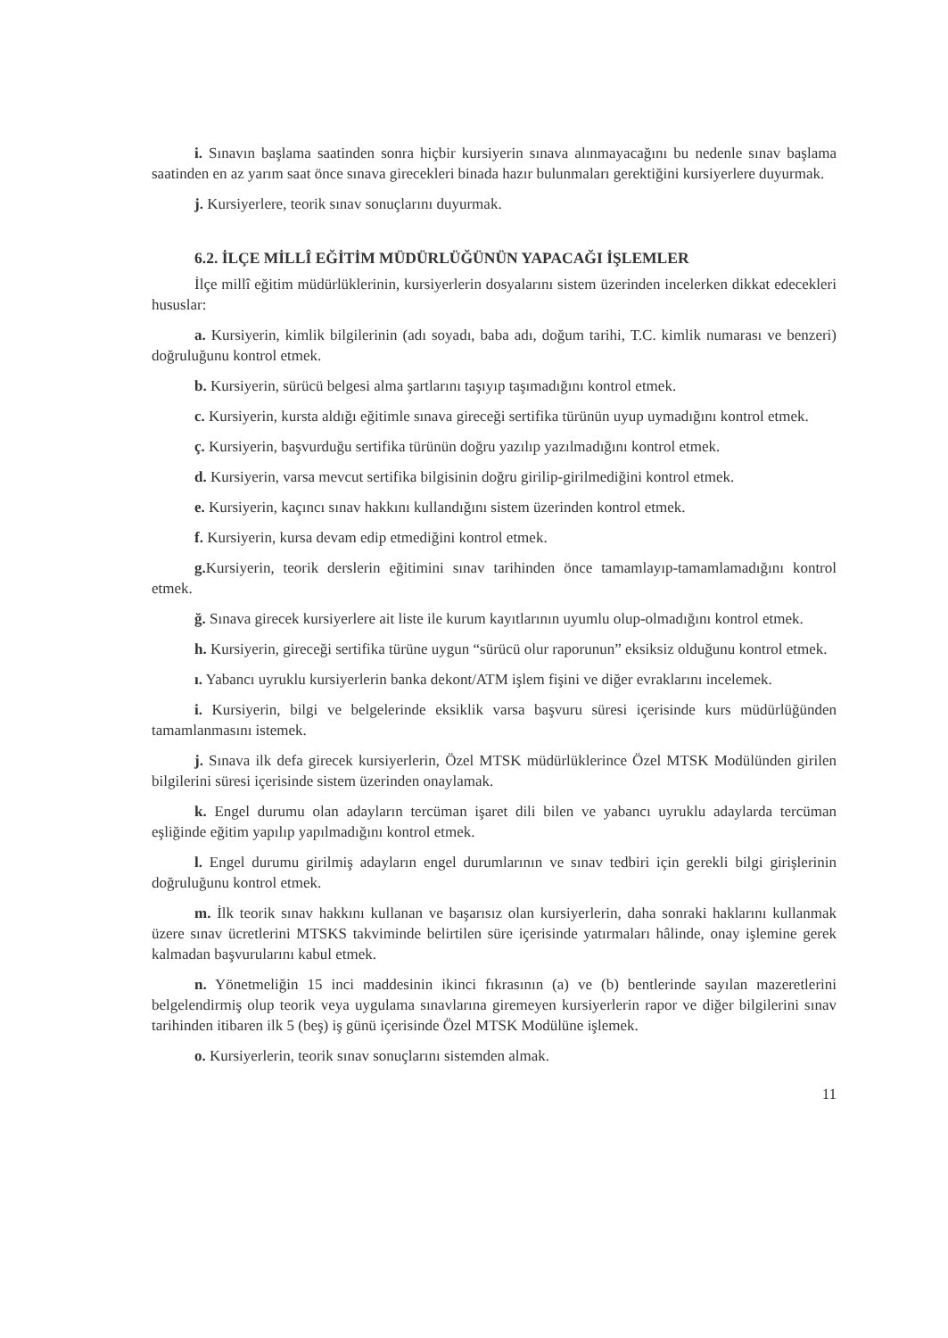i. Sınavın başlama saatinden sonra hiçbir kursiyerin sınava alınmayacağını bu nedenle sınav başlama saatinden en az yarım saat önce sınava girecekleri binada hazır bulunmaları gerektiğini kursiyerlere duyurmak.
j. Kursiyerlere, teorik sınav sonuçlarını duyurmak.
6.2. İLÇE MİLLÎ EĞİTİM MÜDÜRLÜĞÜNÜN YAPACAĞI İŞLEMLER
İlçe millî eğitim müdürlüklerinin, kursiyerlerin dosyalarını sistem üzerinden incelerken dikkat edecekleri hususlar:
a. Kursiyerin, kimlik bilgilerinin (adı soyadı, baba adı, doğum tarihi, T.C. kimlik numarası ve benzeri) doğruluğunu kontrol etmek.
b. Kursiyerin, sürücü belgesi alma şartlarını taşıyıp taşımadığını kontrol etmek.
c. Kursiyerin, kursta aldığı eğitimle sınava gireceği sertifika türünün uyup uymadığını kontrol etmek.
ç. Kursiyerin, başvurduğu sertifika türünün doğru yazılıp yazılmadığını kontrol etmek.
d. Kursiyerin, varsa mevcut sertifika bilgisinin doğru girilip-girilmediğini kontrol etmek.
e. Kursiyerin, kaçıncı sınav hakkını kullandığını sistem üzerinden kontrol etmek.
f. Kursiyerin, kursa devam edip etmediğini kontrol etmek.
g. Kursiyerin, teorik derslerin eğitimini sınav tarihinden önce tamamlayıp-tamamlamadığını kontrol etmek.
ğ. Sınava girecek kursiyerlere ait liste ile kurum kayıtlarının uyumlu olup-olmadığını kontrol etmek.
h. Kursiyerin, gireceği sertifika türüne uygun “sürücü olur raporunun” eksiksiz olduğunu kontrol etmek.
ı. Yabancı uyruklu kursiyerlerin banka dekont/ATM işlem fişini ve diğer evraklarını incelemek.
i. Kursiyerin, bilgi ve belgelerinde eksiklik varsa başvuru süresi içerisinde kurs müdürlüğünden tamamlanmasını istemek.
j. Sınava ilk defa girecek kursiyerlerin, Özel MTSK müdürlüklerince Özel MTSK Modülünden girilen bilgilerini süresi içerisinde sistem üzerinden onaylamak.
k. Engel durumu olan adayların tercüman işaret dili bilen ve yabancı uyruklu adaylarda tercüman eşliğinde eğitim yapılıp yapılmadığını kontrol etmek.
l. Engel durumu girilmiş adayların engel durumlarının ve sınav tedbiri için gerekli bilgi girişlerinin doğruluğunu kontrol etmek.
m. İlk teorik sınav hakkını kullanan ve başarısız olan kursiyerlerin, daha sonraki haklarını kullanmak üzere sınav ücretlerini MTSKS takviminde belirtilen süre içerisinde yatırmaları hâlinde, onay işlemine gerek kalmadan başvurularını kabul etmek.
n. Yönetmeliğin 15 inci maddesinin ikinci fıkrasının (a) ve (b) bentlerinde sayılan mazeretlerini belgelendirmiş olup teorik veya uygulama sınavlarına giremeyen kursiyerlerin rapor ve diğer bilgilerini sınav tarihinden itibaren ilk 5 (beş) iş günü içerisinde Özel MTSK Modülüne işlemek.
o. Kursiyerlerin, teorik sınav sonuçlarını sistemden almak.
11